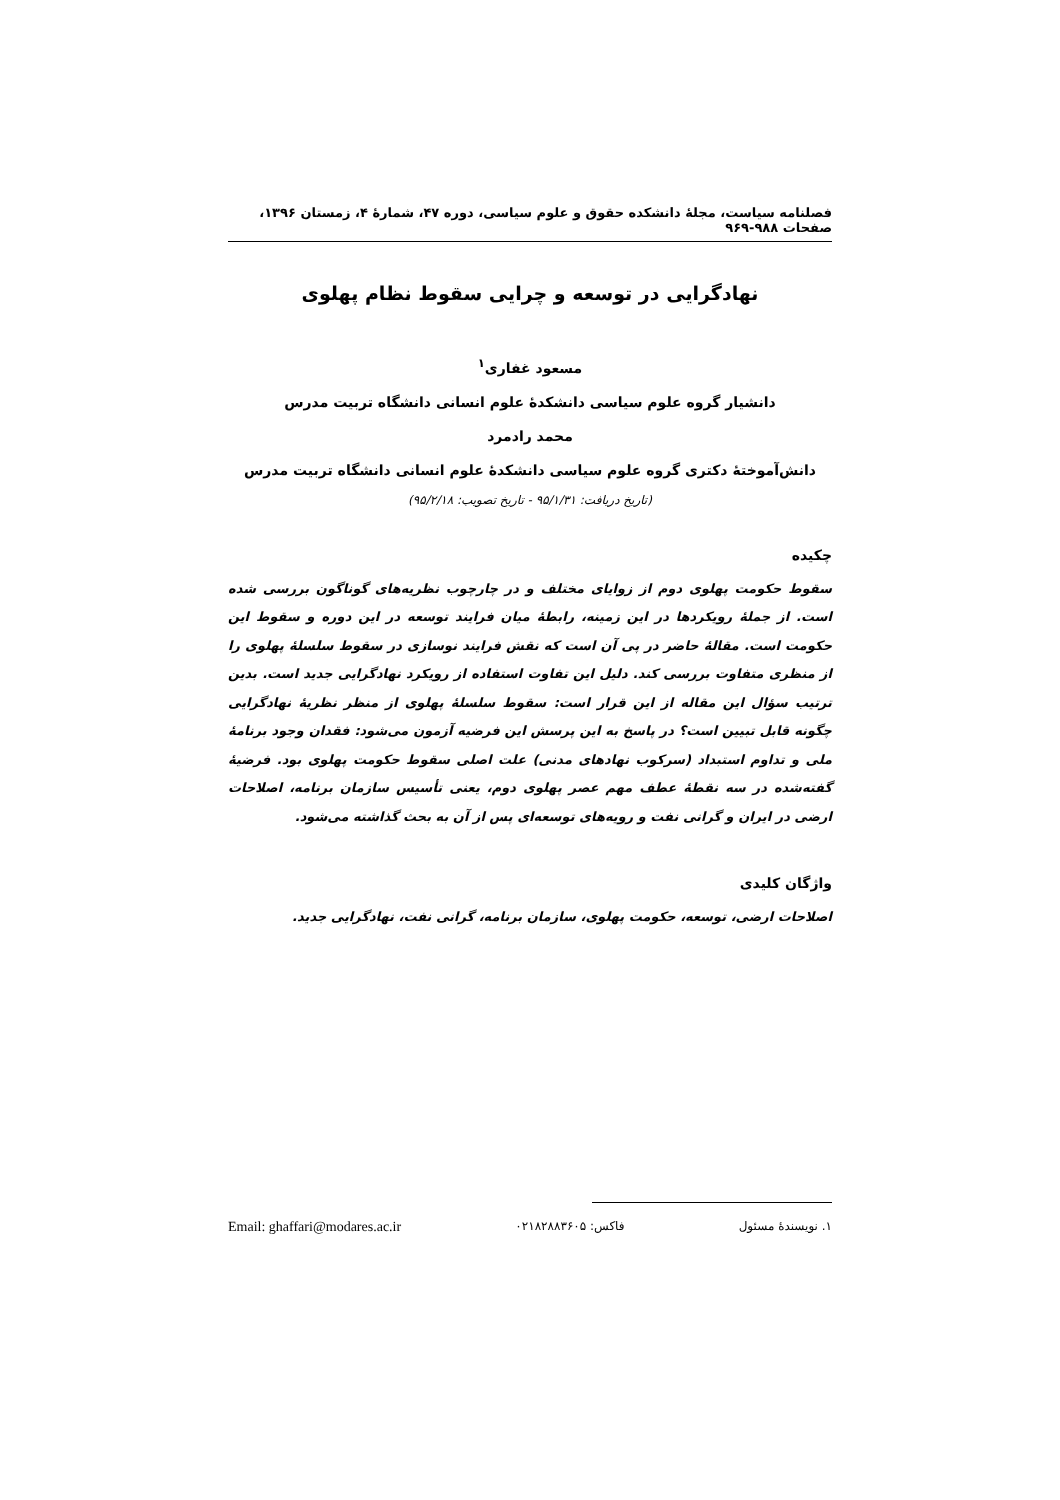فصلنامه سیاست، مجلهٔ دانشکده حقوق و علوم سیاسی، دوره ۴۷، شمارهٔ ۴، زمستان ۱۳۹۶، صفحات ۹۸۸-۹۶۹
نهادگرایی در توسعه و چرایی سقوط نظام پهلوی
مسعود غفاری<sup>۱</sup>
دانشیار گروه علوم سیاسی دانشکدهٔ علوم انسانی دانشگاه تربیت مدرس
محمد رادمرد
دانش‌آموختهٔ دکتری گروه علوم سیاسی دانشکدهٔ علوم انسانی دانشگاه تربیت مدرس
(تاریخ دریافت: ۹۵/۱/۳۱ - تاریخ تصویب: ۹۵/۲/۱۸)
چکیده
سقوط حکومت پهلوی دوم از زوایای مختلف و در چارچوب نظریه‌های گوناگون بررسی شده است. از جملهٔ رویکردها در این زمینه، رابطهٔ میان فرایند توسعه در این دوره و سقوط این حکومت است. مقالهٔ حاضر در پی آن است که نقش فرایند نوسازی در سقوط سلسلهٔ پهلوی را از منظری متفاوت بررسی کند. دلیل این تفاوت استفاده از رویکرد نهادگرایی جدید است. بدین ترتیب سؤال این مقاله از این قرار است: سقوط سلسلهٔ پهلوی از منظر نظریهٔ نهادگرایی چگونه قابل تبیین است؟ در پاسخ به این پرسش این فرضیه آزمون می‌شود: فقدان وجود برنامهٔ ملی و تداوم استبداد (سرکوب نهادهای مدنی) علت اصلی سقوط حکومت پهلوی بود. فرضیهٔ گفته‌شده در سه نقطهٔ عطف مهم عصر پهلوی دوم، یعنی تأسیس سازمان برنامه، اصلاحات ارضی در ایران و گرانی نفت و رویه‌های توسعه‌ای پس از آن به بحث گذاشته می‌شود.
واژگان کلیدی
اصلاحات ارضی، توسعه، حکومت پهلوی، سازمان برنامه، گرانی نفت، نهادگرایی جدید.
۱. نویسندهٔ مسئول فاکس: ۰۲۱۸۲۸۸۳۶۰۵ Email: ghaffari@modares.ac.ir